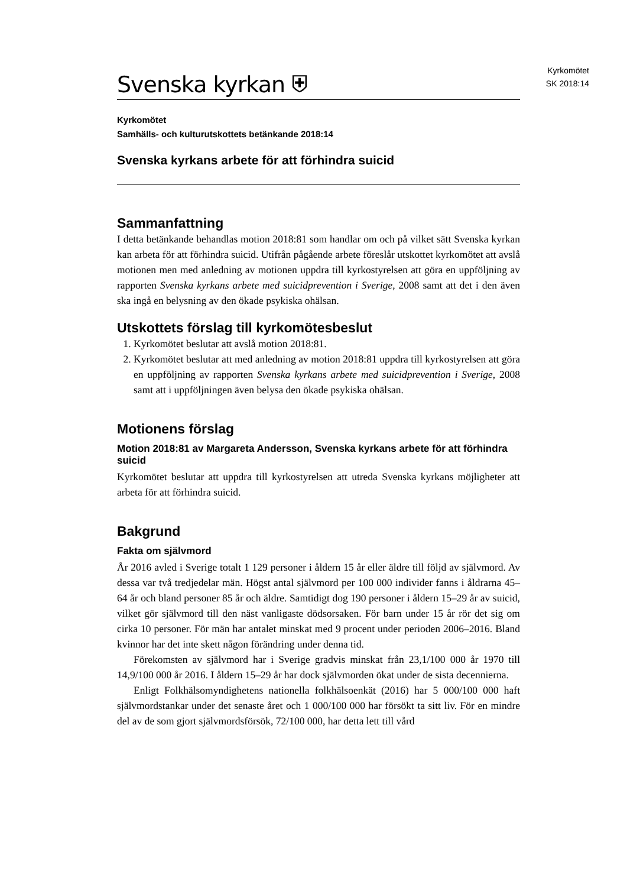Kyrkomötet
SK 2018:14
Svenska kyrkan ⛨
Kyrkomötet
Samhälls- och kulturutskottets betänkande 2018:14
Svenska kyrkans arbete för att förhindra suicid
Sammanfattning
I detta betänkande behandlas motion 2018:81 som handlar om och på vilket sätt Svenska kyrkan kan arbeta för att förhindra suicid. Utifrån pågående arbete föreslår utskottet kyrkomötet att avslå motionen men med anledning av motionen uppdra till kyrkostyrelsen att göra en uppföljning av rapporten Svenska kyrkans arbete med suicidprevention i Sverige, 2008 samt att det i den även ska ingå en belysning av den ökade psykiska ohälsan.
Utskottets förslag till kyrkomötesbeslut
1. Kyrkomötet beslutar att avslå motion 2018:81.
2. Kyrkomötet beslutar att med anledning av motion 2018:81 uppdra till kyrkostyrelsen att göra en uppföljning av rapporten Svenska kyrkans arbete med suicidprevention i Sverige, 2008 samt att i uppföljningen även belysa den ökade psykiska ohälsan.
Motionens förslag
Motion 2018:81 av Margareta Andersson, Svenska kyrkans arbete för att förhindra suicid
Kyrkomötet beslutar att uppdra till kyrkostyrelsen att utreda Svenska kyrkans möjligheter att arbeta för att förhindra suicid.
Bakgrund
Fakta om självmord
År 2016 avled i Sverige totalt 1 129 personer i åldern 15 år eller äldre till följd av självmord. Av dessa var två tredjedelar män. Högst antal självmord per 100 000 individer fanns i åldrarna 45–64 år och bland personer 85 år och äldre. Samtidigt dog 190 personer i åldern 15–29 år av suicid, vilket gör självmord till den näst vanligaste dödsorsaken. För barn under 15 år rör det sig om cirka 10 personer. För män har antalet minskat med 9 procent under perioden 2006–2016. Bland kvinnor har det inte skett någon förändring under denna tid.
Förekomsten av självmord har i Sverige gradvis minskat från 23,1/100 000 år 1970 till 14,9/100 000 år 2016. I åldern 15–29 år har dock självmorden ökat under de sista decennierna.
Enligt Folkhälsomyndighetens nationella folkhälsoenkät (2016) har 5 000/100 000 haft självmordstankar under det senaste året och 1 000/100 000 har försökt ta sitt liv. För en mindre del av de som gjort självmordsförsök, 72/100 000, har detta lett till vård